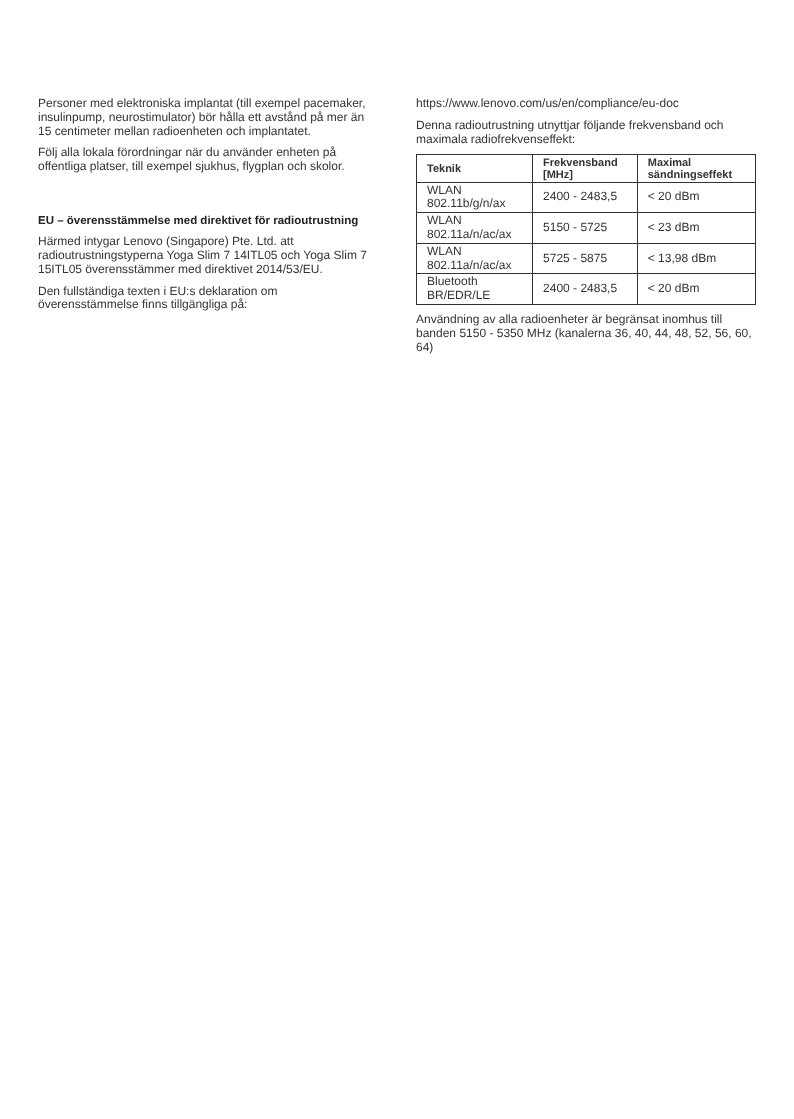Personer med elektroniska implantat (till exempel pacemaker, insulinpump, neurostimulator) bör hålla ett avstånd på mer än 15 centimeter mellan radioenheten och implantatet.
Följ alla lokala förordningar när du använder enheten på offentliga platser, till exempel sjukhus, flygplan och skolor.
EU – överensstämmelse med direktivet för radioutrustning
Härmed intygar Lenovo (Singapore) Pte. Ltd. att radioutrustningstyperna Yoga Slim 7 14ITL05 och Yoga Slim 7 15ITL05 överensstämmer med direktivet 2014/53/EU.
Den fullständiga texten i EU:s deklaration om överensstämmelse finns tillgängliga på:
https://www.lenovo.com/us/en/compliance/eu-doc
Denna radioutrustning utnyttjar följande frekvensband och maximala radiofrekvenseffekt:
| Teknik | Frekvensband [MHz] | Maximal sändningseffekt |
| --- | --- | --- |
| WLAN 802.11b/g/n/ax | 2400 - 2483,5 | < 20 dBm |
| WLAN 802.11a/n/ac/ax | 5150 - 5725 | < 23 dBm |
| WLAN 802.11a/n/ac/ax | 5725 - 5875 | < 13,98 dBm |
| Bluetooth BR/EDR/LE | 2400 - 2483,5 | < 20 dBm |
Användning av alla radioenheter är begränsat inomhus till banden 5150 - 5350 MHz (kanalerna 36, 40, 44, 48, 52, 56, 60, 64)